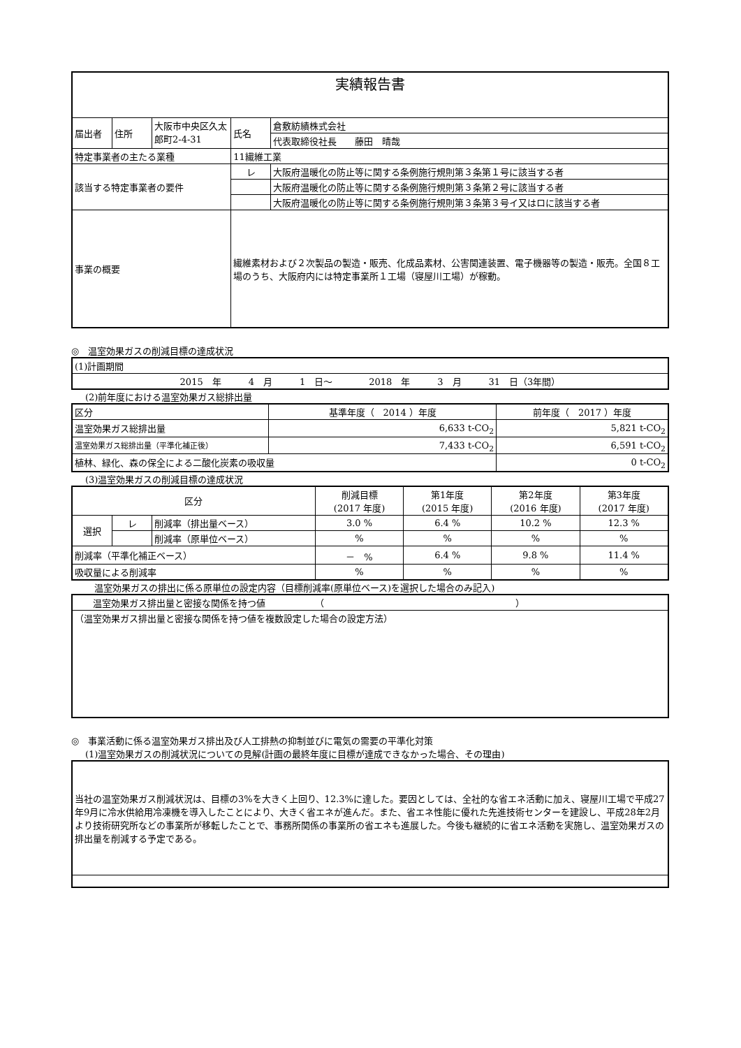| 実績報告書 | | | | |
| 届出者 | 住所 | 大阪市中央区久太郎町2-4-31 | 氏名 | 倉敷紡績株式会社 |
| | | | | 代表取締役社長 藤田 晴哉 |
| 特定事業者の主たる業種 | | | 11繊維工業 | |
| 該当する特定事業者の要件 | | | レ | 大阪府温暖化の防止等に関する条例施行規則第３条第１号に該当する者 |
| | | | | 大阪府温暖化の防止等に関する条例施行規則第３条第２号に該当する者 |
| | | | | 大阪府温暖化の防止等に関する条例施行規則第３条第３号イ又はロに該当する者 |
| 事業の概要 | | | 繊維素材および２次製品の製造・販売、化成品素材、公害関連装置、電子機器等の製造・販売。全国８工場のうち、大阪府内には特定事業所１工場（寝屋川工場）が稼動。 | |
◎　温室効果ガスの削減目標の達成状況
| (1)計画期間 |
| 2015 年 4 月 1 日～ 2018 年 3 月 31 日（3年間） |
(2)前年度における温室効果ガス総排出量
| 区分 | 基準年度（ 2014 ）年度 | 前年度（ 2017 ）年度 |
| 温室効果ガス総排出量 | 6,633 t-CO<sub>2</sub> | 5,821 t-CO<sub>2</sub> |
| 温室効果ガス総排出量（平準化補正後） | 7,433 t-CO<sub>2</sub> | 6,591 t-CO<sub>2</sub> |
| 植林、緑化、森の保全による二酸化炭素の吸収量 | | 0 t-CO<sub>2</sub> |
(3)温室効果ガスの削減目標の達成状況
| 区分 | | | 削減目標 (2017 年度) | 第1年度 (2015 年度) | 第2年度 (2016 年度) | 第3年度 (2017 年度) |
| --- | --- | --- | --- | --- | --- | --- |
| 選択 | レ | 削減率（排出量ベース） | 3.0 % | 6.4 % | 10.2 % | 12.3 % |
| | | 削減率（原単位ベース） | % | % | % | % |
| 削減率（平準化補正ベース） | | | － % | 6.4 % | 9.8 % | 11.4 % |
| 吸収量による削減率 | | | % | % | % | % |
　温室効果ガスの排出に係る原単位の設定内容（目標削減率(原単位ベース)を選択した場合のみ記入)
| 温室効果ガス排出量と密接な関係を持つ値 （ ） |
| （温室効果ガス排出量と密接な関係を持つ値を複数設定した場合の設定方法） |
◎　事業活動に係る温室効果ガス排出及び人工排熱の抑制並びに電気の需要の平準化対策
(1)温室効果ガスの削減状況についての見解(計画の最終年度に目標が達成できなかった場合、その理由)
| 当社の温室効果ガス削減状況は、目標の3%を大きく上回り、12.3%に達した。要因としては、全社的な省エネ活動に加え、寝屋川工場で平成27年9月に冷水供給用冷凍機を導入したことにより、大きく省エネが進んだ。また、省エネ性能に優れた先進技術センターを建設し、平成28年2月より技術研究所などの事業所が移転したことで、事務所関係の事業所の省エネも進展した。今後も継続的に省エネ活動を実施し、温室効果ガスの排出量を削減する予定である。 |